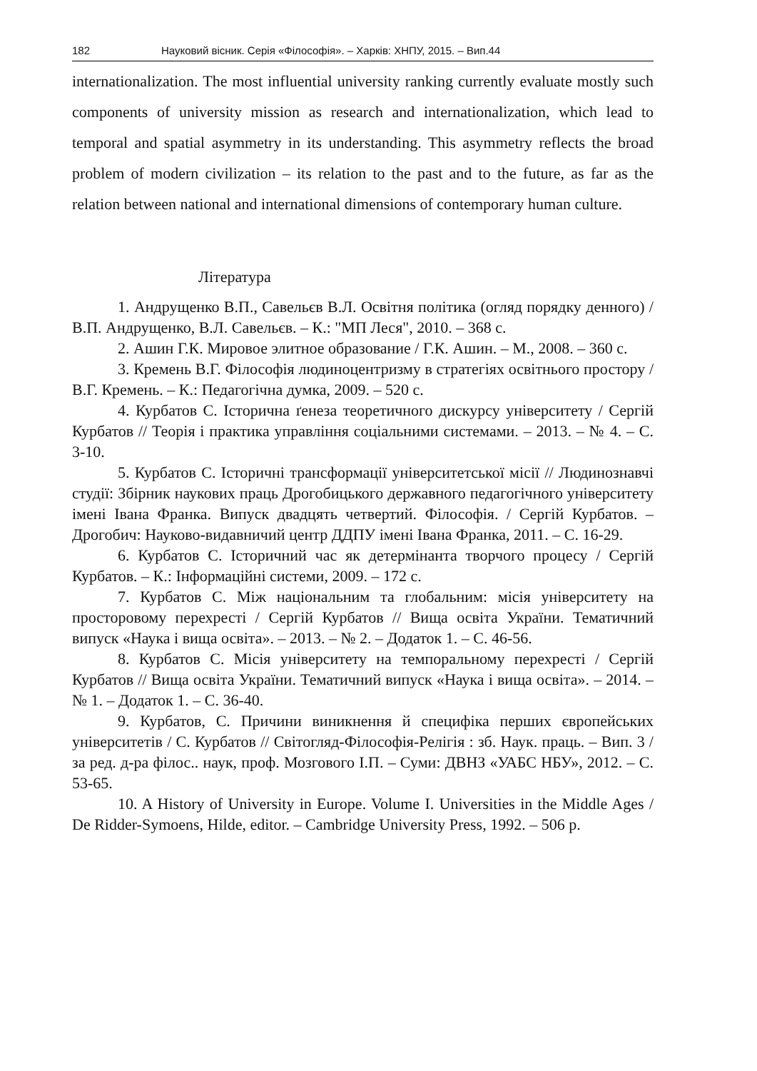182 Науковий вісник. Серія «Філософія». – Харків: ХНПУ, 2015. – Вип.44
internationalization. The most influential university ranking currently evaluate mostly such components of university mission as research and internationalization, which lead to temporal and spatial asymmetry in its understanding. This asymmetry reflects the broad problem of modern civilization – its relation to the past and to the future, as far as the relation between national and international dimensions of contemporary human culture.
Література
1. Андрущенко В.П., Савельєв В.Л. Освітня політика (огляд порядку денного) / В.П. Андрущенко, В.Л. Савельєв. – К.: "МП Леся", 2010. – 368 с.
2. Ашин Г.К. Мировое элитное образование / Г.К. Ашин. – М., 2008. – 360 с.
3. Кремень В.Г. Філософія людиноцентризму в стратегіях освітнього простору / В.Г. Кремень. – К.: Педагогічна думка, 2009. – 520 с.
4. Курбатов С. Історична ґенеза теоретичного дискурсу університету / Сергій Курбатов // Теорія і практика управління соціальними системами. – 2013. – № 4. – С. 3-10.
5. Курбатов С. Історичні трансформації університетської місії // Людинознавчі студії: Збірник наукових праць Дрогобицького державного педагогічного університету імені Івана Франка. Випуск двадцять четвертий. Філософія. / Сергій Курбатов. – Дрогобич: Науково-видавничий центр ДДПУ імені Івана Франка, 2011. – С. 16-29.
6. Курбатов С. Історичний час як детермінанта творчого процесу / Сергій Курбатов. – К.: Інформаційні системи, 2009. – 172 с.
7. Курбатов С. Між національним та глобальним: місія університету на просторовому перехресті / Сергій Курбатов // Вища освіта України. Тематичний випуск «Наука і вища освіта». – 2013. – № 2. – Додаток 1. – С. 46-56.
8. Курбатов С. Місія університету на темпоральному перехресті / Сергій Курбатов // Вища освіта України. Тематичний випуск «Наука і вища освіта». – 2014. – № 1. – Додаток 1. – С. 36-40.
9. Курбатов, С. Причини виникнення й специфіка перших європейських університетів / С. Курбатов // Світогляд-Філософія-Релігія : зб. Наук. праць. – Вип. 3 / за ред. д-ра філос.. наук, проф. Мозгового І.П. – Суми: ДВНЗ «УАБС НБУ», 2012. – С. 53-65.
10. A History of University in Europe. Volume I. Universities in the Middle Ages / De Ridder-Symoens, Hilde, editor. – Cambridge University Press, 1992. – 506 p.